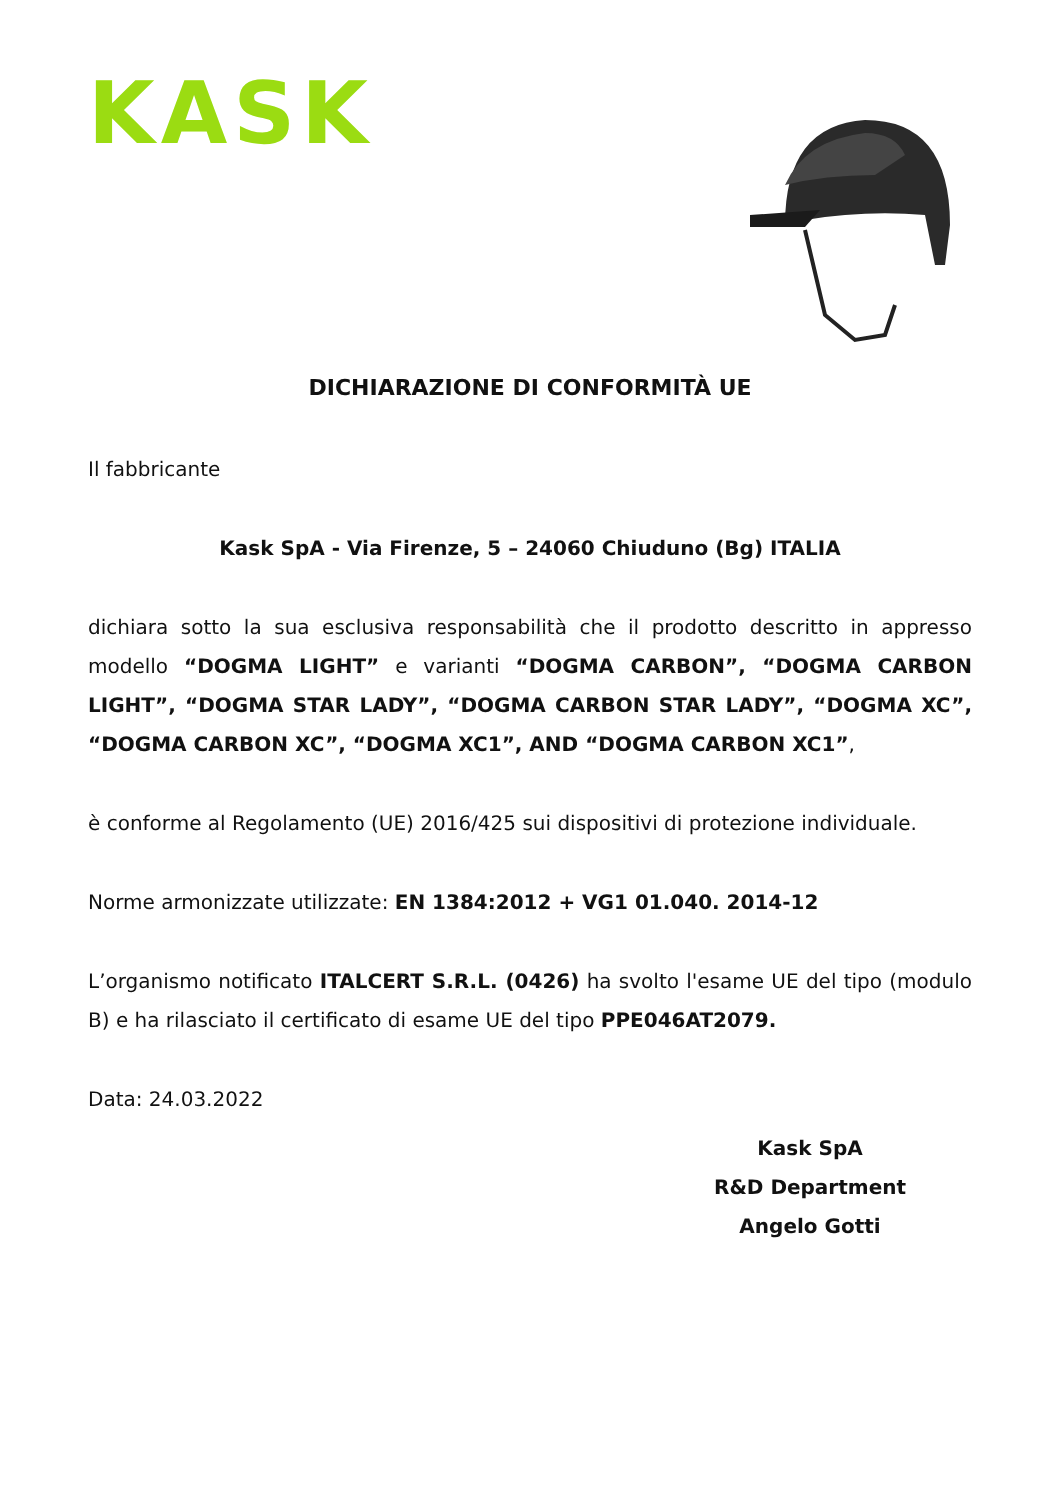KASK
DICHIARAZIONE DI CONFORMITÀ UE
Il fabbricante
Kask SpA - Via Firenze, 5 – 24060 Chiuduno (Bg) ITALIA
dichiara sotto la sua esclusiva responsabilità che il prodotto descritto in appresso modello “DOGMA LIGHT” e varianti “DOGMA CARBON”, “DOGMA CARBON LIGHT”, “DOGMA STAR LADY”, “DOGMA CARBON STAR LADY”, “DOGMA XC”, “DOGMA CARBON XC”, “DOGMA XC1”, AND “DOGMA CARBON XC1”,
è conforme al Regolamento (UE) 2016/425 sui dispositivi di protezione individuale.
Norme armonizzate utilizzate: EN 1384:2012 + VG1 01.040. 2014-12
L’organismo notificato ITALCERT S.R.L. (0426) ha svolto l'esame UE del tipo (modulo B) e ha rilasciato il certificato di esame UE del tipo PPE046AT2079.
Data: 24.03.2022
Kask SpA
R&D Department
Angelo Gotti